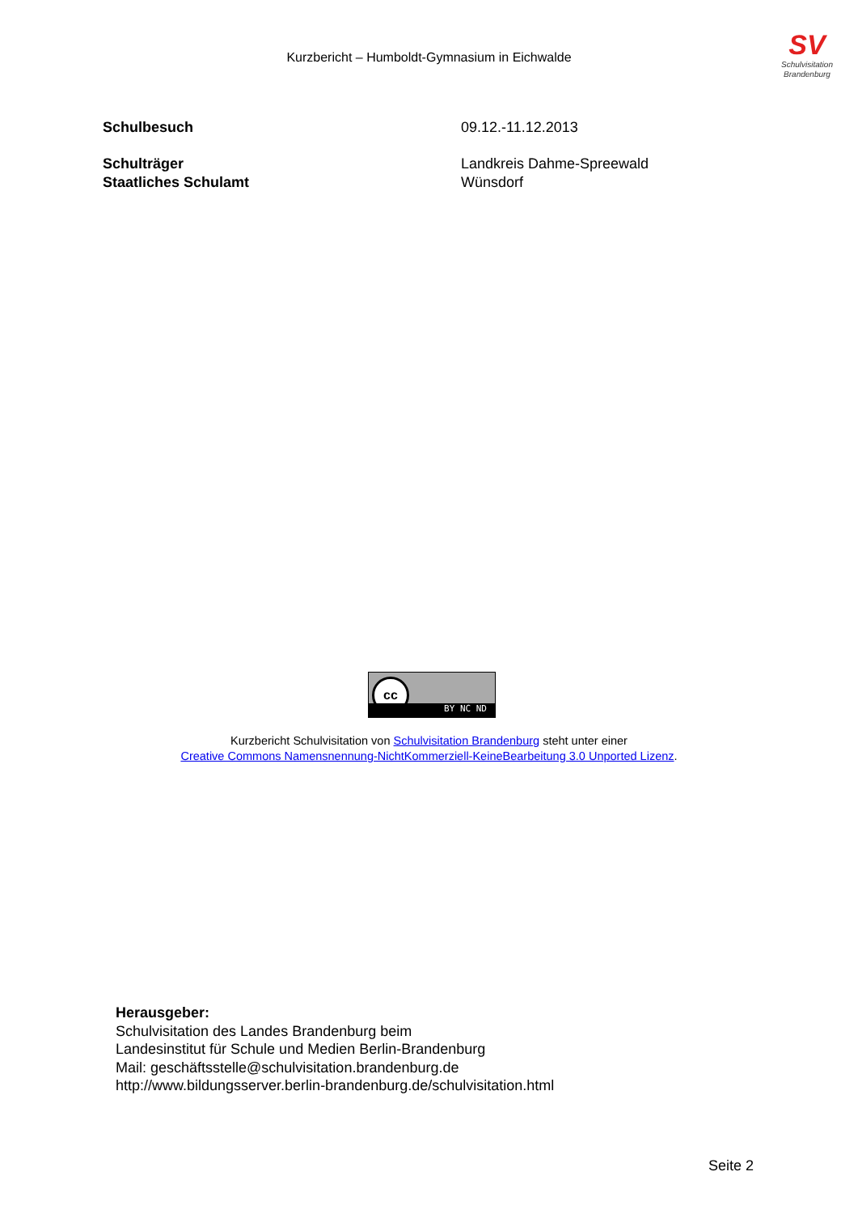Kurzbericht – Humboldt-Gymnasium in Eichwalde
SV
Schulvisitation
Brandenburg
Schulbesuch 09.12.-11.12.2013
Schulträger Landkreis Dahme-Spreewald
Staatliches Schulamt Wünsdorf
cc
BY NC ND
Kurzbericht Schulvisitation von Schulvisitation Brandenburg steht unter einer
Creative Commons Namensnennung-NichtKommerziell-KeineBearbeitung 3.0 Unported Lizenz.
Herausgeber:
Schulvisitation des Landes Brandenburg beim
Landesinstitut für Schule und Medien Berlin-Brandenburg
Mail: geschäftsstelle@schulvisitation.brandenburg.de
http://www.bildungsserver.berlin-brandenburg.de/schulvisitation.html
Seite 2